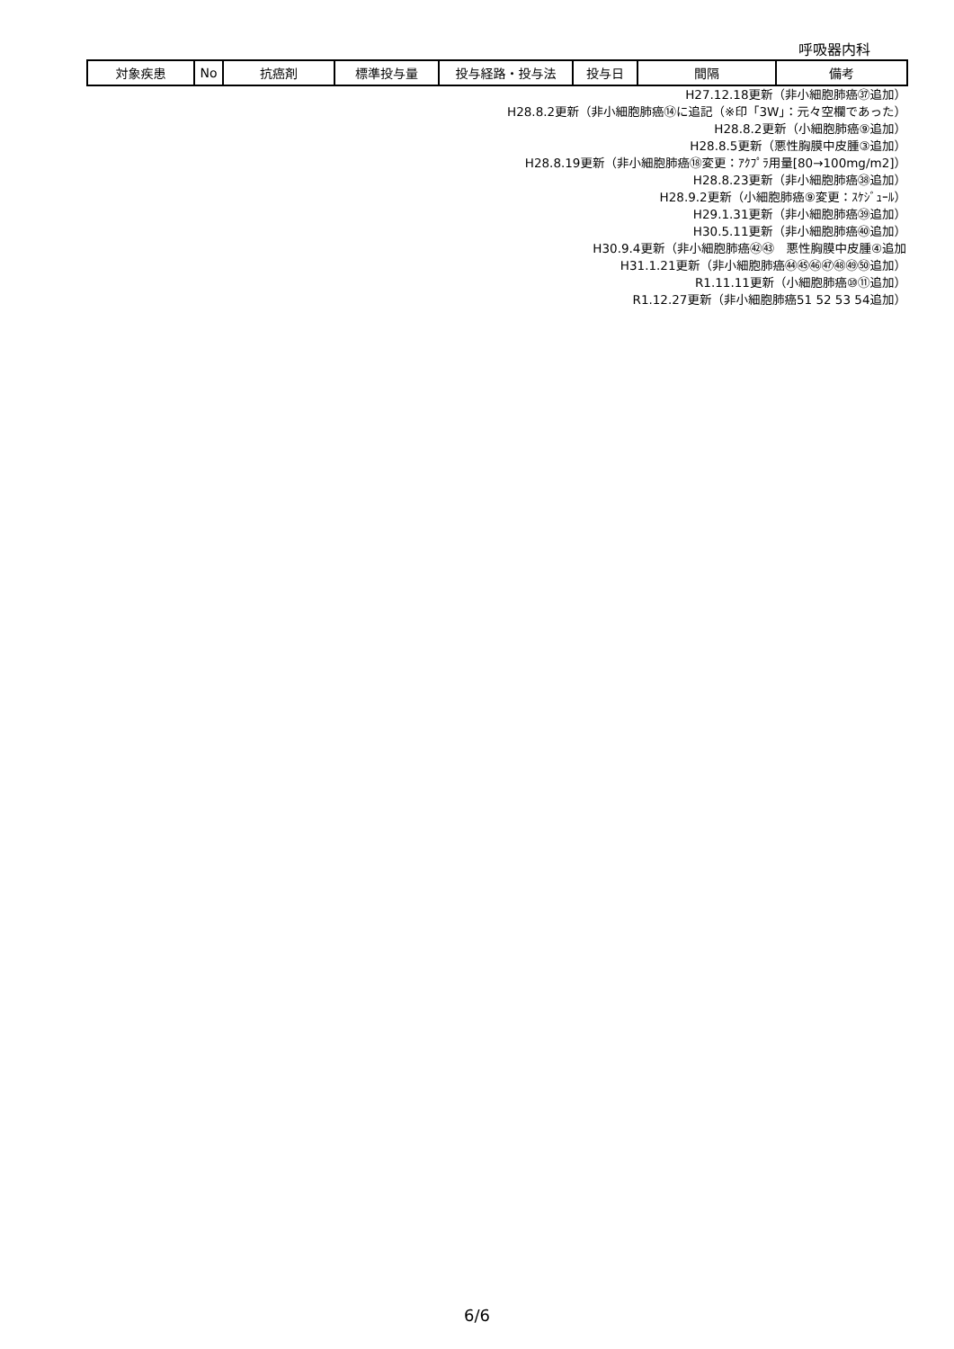呼吸器内科
| 対象疾患 | No | 抗癌剤 | 標準投与量 | 投与経路・投与法 | 投与日 | 間隔 | 備考 |
| --- | --- | --- | --- | --- | --- | --- | --- |
H27.12.18更新（非小細胞肺癌㊲追加）
H28.8.2更新（非小細胞肺癌⑭に追記（※印「3W」：元々空欄であった）
H28.8.2更新（小細胞肺癌⑨追加）
H28.8.5更新（悪性胸膜中皮腫③追加）
H28.8.19更新（非小細胞肺癌⑱変更：ｱｸﾌﾟﾗ用量[80→100mg/m2]）
H28.8.23更新（非小細胞肺癌㊳追加）
H28.9.2更新（小細胞肺癌⑨変更：ｽｹｼﾞｭｰﾙ）
H29.1.31更新（非小細胞肺癌㊴追加）
H30.5.11更新（非小細胞肺癌㊵追加）
H30.9.4更新（非小細胞肺癌㊷㊸　悪性胸膜中皮腫④追加
H31.1.21更新（非小細胞肺癌㊹㊺㊻㊼㊽㊾㊿追加）
R1.11.11更新（小細胞肺癌⑩⑪追加）
R1.12.27更新（非小細胞肺癌51 52 53 54追加）
6/6